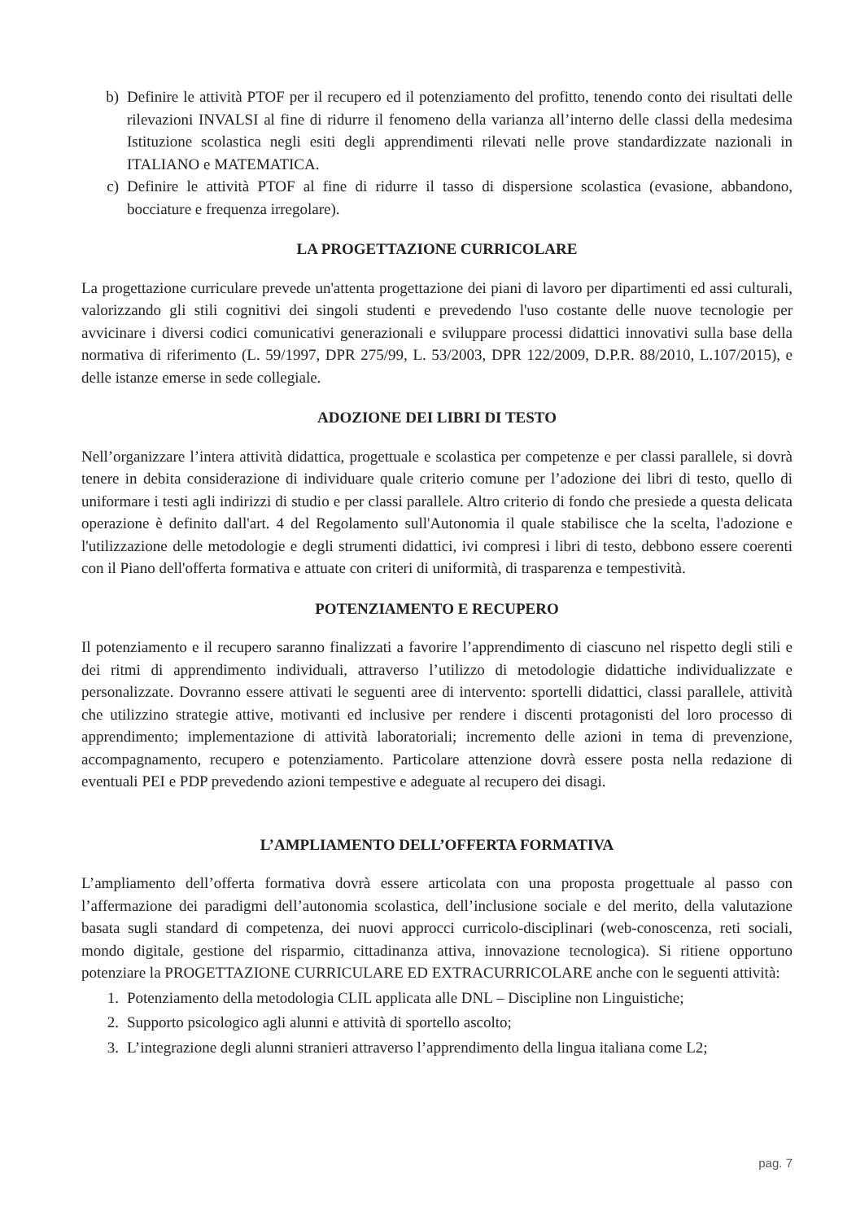b) Definire le attività PTOF per il recupero ed il potenziamento del profitto, tenendo conto dei risultati delle rilevazioni INVALSI al fine di ridurre il fenomeno della varianza all’interno delle classi della medesima Istituzione scolastica negli esiti degli apprendimenti rilevati nelle prove standardizzate nazionali in ITALIANO e MATEMATICA.
c) Definire le attività PTOF al fine di ridurre il tasso di dispersione scolastica (evasione, abbandono, bocciature e frequenza irregolare).
LA PROGETTAZIONE CURRICOLARE
La progettazione curriculare prevede un'attenta progettazione dei piani di lavoro per dipartimenti ed assi culturali, valorizzando gli stili cognitivi dei singoli studenti e prevedendo l'uso costante delle nuove tecnologie per avvicinare i diversi codici comunicativi generazionali e sviluppare processi didattici innovativi sulla base della normativa di riferimento (L. 59/1997, DPR 275/99, L. 53/2003, DPR 122/2009, D.P.R. 88/2010, L.107/2015), e delle istanze emerse in sede collegiale.
ADOZIONE DEI LIBRI DI TESTO
Nell’organizzare l’intera attività didattica, progettuale e scolastica per competenze e per classi parallele, si dovrà tenere in debita considerazione di individuare quale criterio comune per l’adozione dei libri di testo, quello di uniformare i testi agli indirizzi di studio e per classi parallele. Altro criterio di fondo che presiede a questa delicata operazione è definito dall'art. 4 del Regolamento sull'Autonomia il quale stabilisce che la scelta, l'adozione e l'utilizzazione delle metodologie e degli strumenti didattici, ivi compresi i libri di testo, debbono essere coerenti con il Piano dell'offerta formativa e attuate con criteri di uniformità, di trasparenza e tempestività.
POTENZIAMENTO E RECUPERO
Il potenziamento e il recupero saranno finalizzati a favorire l’apprendimento di ciascuno nel rispetto degli stili e dei ritmi di apprendimento individuali, attraverso l’utilizzo di metodologie didattiche individualizzate e personalizzate. Dovranno essere attivati le seguenti aree di intervento: sportelli didattici, classi parallele, attività che utilizzino strategie attive, motivanti ed inclusive per rendere i discenti protagonisti del loro processo di apprendimento; implementazione di attività laboratoriali; incremento delle azioni in tema di prevenzione, accompagnamento, recupero e potenziamento. Particolare attenzione dovrà essere posta nella redazione di eventuali PEI e PDP prevedendo azioni tempestive e adeguate al recupero dei disagi.
L’AMPLIAMENTO DELL’OFFERTA FORMATIVA
L’ampliamento dell’offerta formativa dovrà essere articolata con una proposta progettuale al passo con l’affermazione dei paradigmi dell’autonomia scolastica, dell’inclusione sociale e del merito, della valutazione basata sugli standard di competenza, dei nuovi approcci curricolo-disciplinari (web-conoscenza, reti sociali, mondo digitale, gestione del risparmio, cittadinanza attiva, innovazione tecnologica). Si ritiene opportuno potenziare la PROGETTAZIONE CURRICULARE ED EXTRACURRICOLARE anche con le seguenti attività:
1. Potenziamento della metodologia CLIL applicata alle DNL – Discipline non Linguistiche;
2. Supporto psicologico agli alunni e attività di sportello ascolto;
3. L’integrazione degli alunni stranieri attraverso l’apprendimento della lingua italiana come L2;
pag. 7